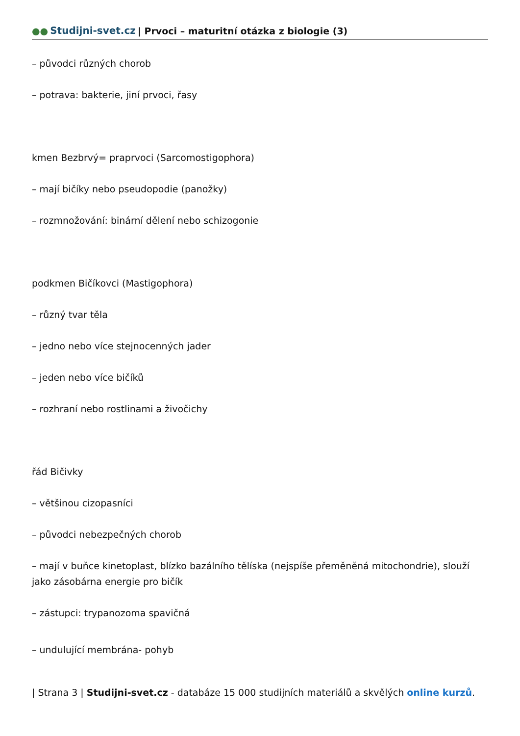●● Studijni-svet.cz | Prvoci – maturitní otázka z biologie (3)
– původci různých chorob
– potrava: bakterie, jiní prvoci, řasy
kmen Bezbrvý= praprvoci (Sarcomostigophora)
– mají bičíky nebo pseudopodie (panožky)
– rozmnožování: binární dělení nebo schizogonie
podkmen Bičíkovci (Mastigophora)
– různý tvar těla
– jedno nebo více stejnocenných jader
– jeden nebo více bičíků
– rozhraní nebo rostlinami a živočichy
řád Bičivky
– většinou cizopasníci
– původci nebezpečných chorob
– mají v buňce kinetoplast, blízko bazálního tělíska (nejspíše přeměněná mitochondrie), slouží jako zásobárna energie pro bičík
– zástupci: trypanozoma spavičná
– undulující membrána- pohyb
| Strana 3 | Studijni-svet.cz - databáze 15 000 studijních materiálů a skvělých online kurzů.